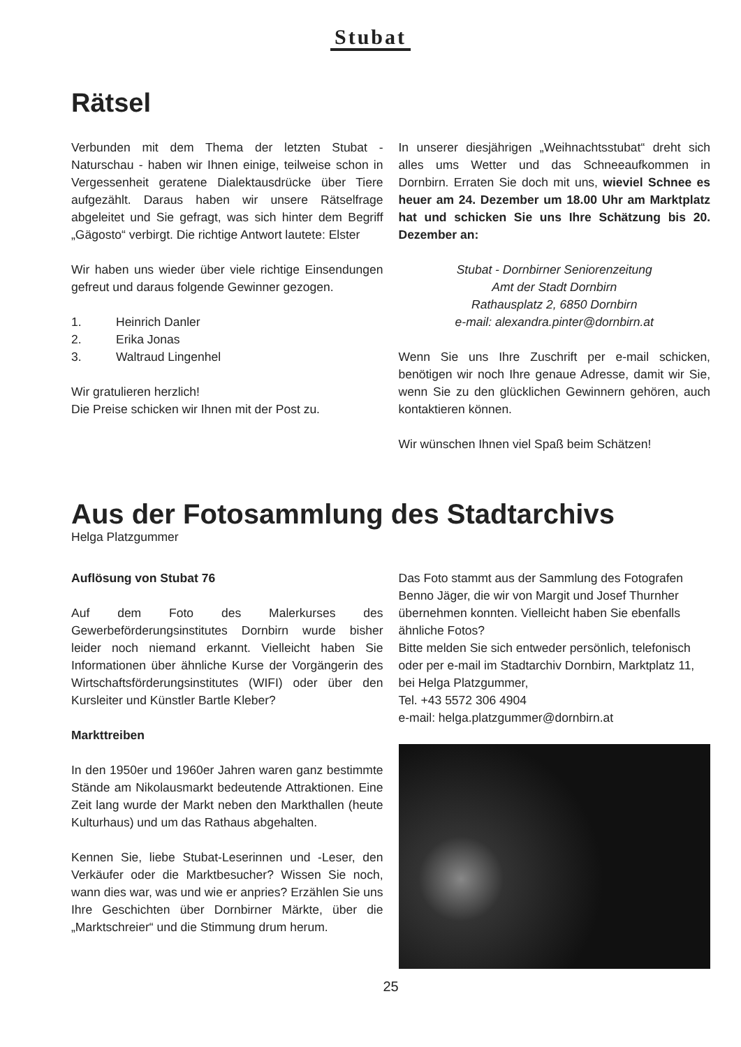Stubat
Rätsel
Verbunden mit dem Thema der letzten Stubat - Naturschau - haben wir Ihnen einige, teilweise schon in Vergessenheit geratene Dialektausdrücke über Tiere aufgezählt. Daraus haben wir unsere Rätselfrage abgeleitet und Sie gefragt, was sich hinter dem Begriff „Gägosto“ verbirgt. Die richtige Antwort lautete: Elster
Wir haben uns wieder über viele richtige Einsendungen gefreut und daraus folgende Gewinner gezogen.
1. Heinrich Danler
2. Erika Jonas
3. Waltraud Lingenhel
Wir gratulieren herzlich!
Die Preise schicken wir Ihnen mit der Post zu.
In unserer diesjährigen „Weihnachtsstubat“ dreht sich alles ums Wetter und das Schneeaufkommen in Dornbirn. Erraten Sie doch mit uns, wieviel Schnee es heuer am 24. Dezember um 18.00 Uhr am Marktplatz hat und schicken Sie uns Ihre Schätzung bis 20. Dezember an:
Stubat - Dornbirner Seniorenzeitung
Amt der Stadt Dornbirn
Rathausplatz 2, 6850 Dornbirn
e-mail: alexandra.pinter@dornbirn.at
Wenn Sie uns Ihre Zuschrift per e-mail schicken, benötigen wir noch Ihre genaue Adresse, damit wir Sie, wenn Sie zu den glücklichen Gewinnern gehören, auch kontaktieren können.
Wir wünschen Ihnen viel Spaß beim Schätzen!
Aus der Fotosammlung des Stadtarchivs
Helga Platzgummer
Auflösung von Stubat 76
Auf dem Foto des Malerkurses des Gewerbeförderungsinstitutes Dornbirn wurde bisher leider noch niemand erkannt. Vielleicht haben Sie Informationen über ähnliche Kurse der Vorgängerin des Wirtschaftsförderungsinstitutes (WIFI) oder über den Kursleiter und Künstler Bartle Kleber?
Markttreiben
In den 1950er und 1960er Jahren waren ganz bestimmte Stände am Nikolausmarkt bedeutende Attraktionen. Eine Zeit lang wurde der Markt neben den Markthallen (heute Kulturhaus) und um das Rathaus abgehalten.
Kennen Sie, liebe Stubat-Leserinnen und -Leser, den Verkäufer oder die Marktbesucher? Wissen Sie noch, wann dies war, was und wie er anpries? Erzählen Sie uns Ihre Geschichten über Dornbirner Märkte, über die „Marktschreier“ und die Stimmung drum herum.
Das Foto stammt aus der Sammlung des Fotografen Benno Jäger, die wir von Margit und Josef Thurnher übernehmen konnten. Vielleicht haben Sie ebenfalls ähnliche Fotos?
Bitte melden Sie sich entweder persönlich, telefonisch oder per e-mail im Stadtarchiv Dornbirn, Marktplatz 11, bei Helga Platzgummer,
Tel. +43 5572 306 4904
e-mail: helga.platzgummer@dornbirn.at
25